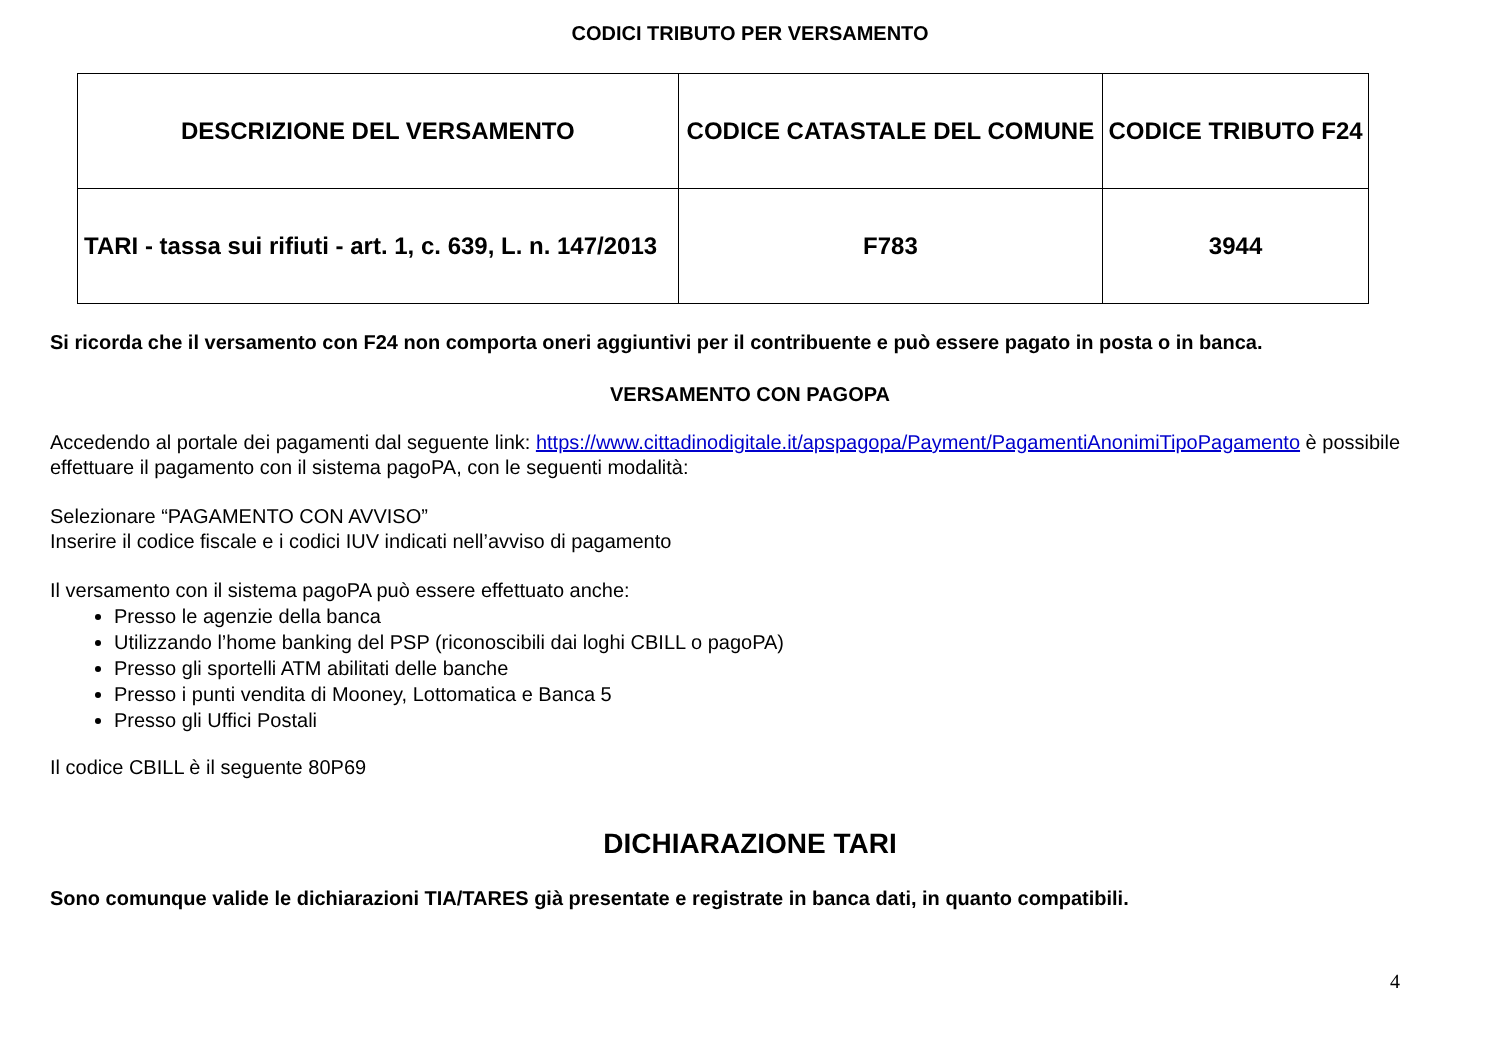CODICI TRIBUTO PER VERSAMENTO
| DESCRIZIONE DEL VERSAMENTO | CODICE CATASTALE DEL COMUNE | CODICE TRIBUTO F24 |
| --- | --- | --- |
| TARI - tassa sui rifiuti - art. 1, c. 639, L. n. 147/2013 | F783 | 3944 |
Si ricorda che il versamento con F24 non comporta oneri aggiuntivi per il contribuente e può essere pagato in posta o in banca.
VERSAMENTO CON PAGOPA
Accedendo al portale dei pagamenti dal seguente link: https://www.cittadinodigitale.it/apspagopa/Payment/PagamentiAnonimiTipoPagamento è possibile effettuare il pagamento con il sistema pagoPA, con le seguenti modalità:
Selezionare “PAGAMENTO CON AVVISO”
Inserire il codice fiscale e i codici IUV indicati nell’avviso di pagamento
Il versamento con il sistema pagoPA può essere effettuato anche:
Presso le agenzie della banca
Utilizzando l’home banking del PSP (riconoscibili dai loghi CBILL o pagoPA)
Presso gli sportelli ATM abilitati delle banche
Presso i punti vendita di Mooney, Lottomatica e Banca 5
Presso gli Uffici Postali
Il codice CBILL è il seguente 80P69
DICHIARAZIONE TARI
Sono comunque valide le dichiarazioni TIA/TARES già presentate e registrate in banca dati, in quanto compatibili.
4